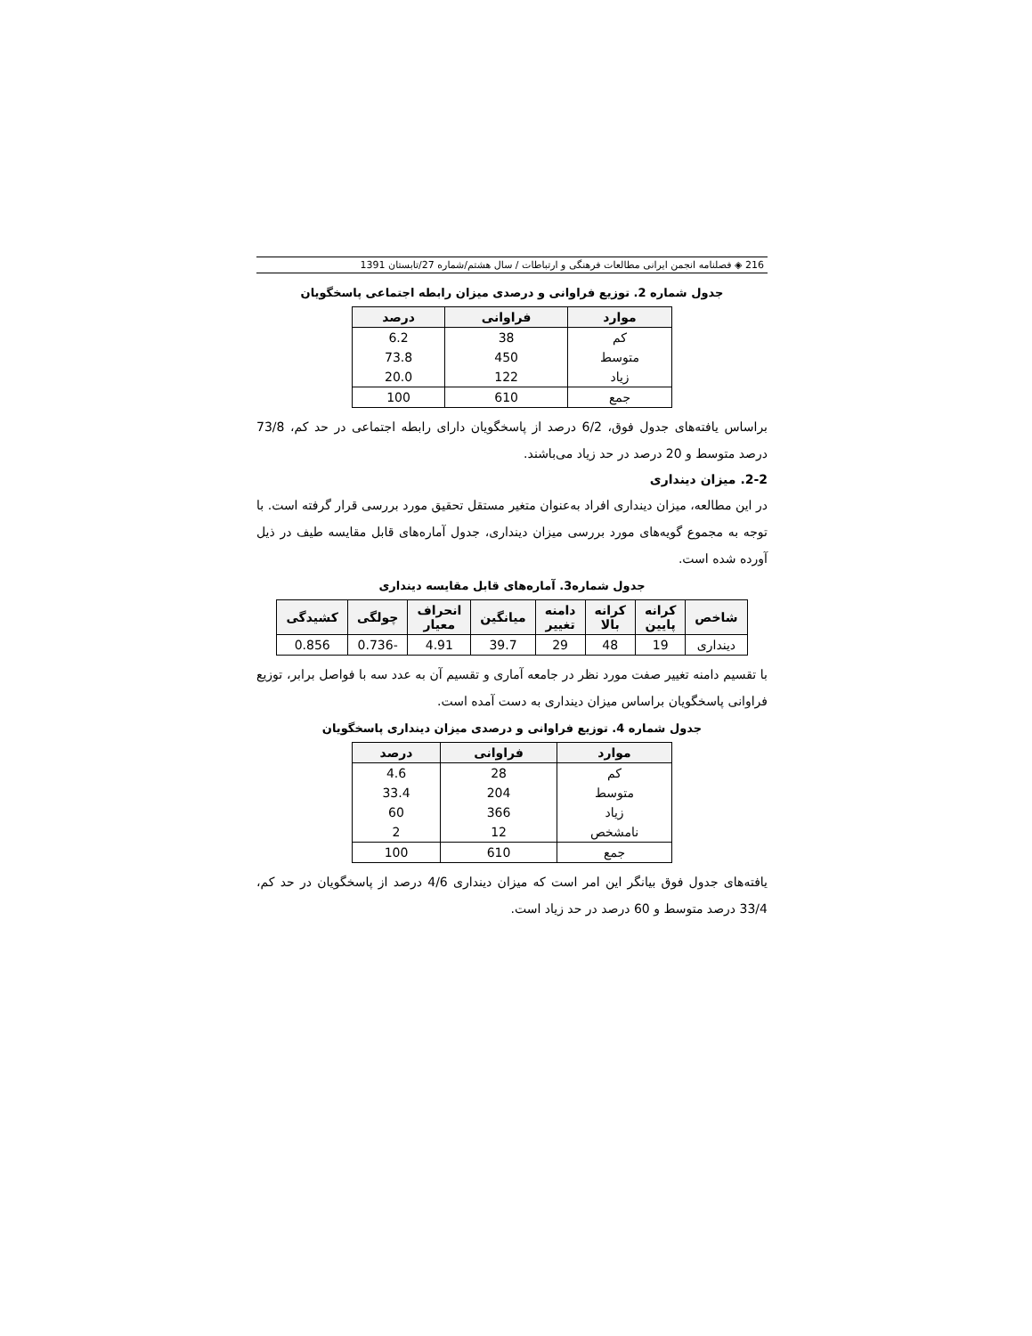216 ◈ فصلنامه انجمن ایرانی مطالعات فرهنگی و ارتباطات / سال هشتم/شماره 27/تابستان 1391
جدول شماره 2. توزیع فراوانی و درصدی میزان رابطه اجتماعی پاسخگویان
| موارد | فراوانی | درصد |
| --- | --- | --- |
| کم | 38 | 6.2 |
| متوسط | 450 | 73.8 |
| زیاد | 122 | 20.0 |
| جمع | 610 | 100 |
براساس یافته‌های جدول فوق، 6/2 درصد از پاسخگویان دارای رابطه اجتماعی در حد کم، 73/8 درصد متوسط و 20 درصد در حد زیاد می‌باشند.
2-2. میزان دینداری
در این مطالعه، میزان دینداری افراد به‌عنوان متغیر مستقل تحقیق مورد بررسی قرار گرفته است. با توجه به مجموع گویه‌های مورد بررسی میزان دینداری، جدول آماره‌های قابل مقایسه طیف در ذیل آورده شده است.
جدول شماره3. آماره‌های قابل مقایسه دینداری
| شاخص | کرانه پایین | کرانه بالا | دامنه تغییر | میانگین | انحراف معیار | چولگی | کشیدگی |
| --- | --- | --- | --- | --- | --- | --- | --- |
| دینداری | 19 | 48 | 29 | 39.7 | 4.91 | -0.736 | 0.856 |
با تقسیم دامنه تغییر صفت مورد نظر در جامعه آماری و تقسیم آن به عدد سه با فواصل برابر، توزیع فراوانی پاسخگویان براساس میزان دینداری به دست آمده است.
جدول شماره 4. توزیع فراوانی و درصدی میزان دینداری پاسخگویان
| موارد | فراوانی | درصد |
| --- | --- | --- |
| کم | 28 | 4.6 |
| متوسط | 204 | 33.4 |
| زیاد | 366 | 60 |
| نامشخص | 12 | 2 |
| جمع | 610 | 100 |
یافته‌های جدول فوق بیانگر این امر است که میزان دینداری 4/6 درصد از پاسخگویان در حد کم، 33/4 درصد متوسط و 60 درصد در حد زیاد است.